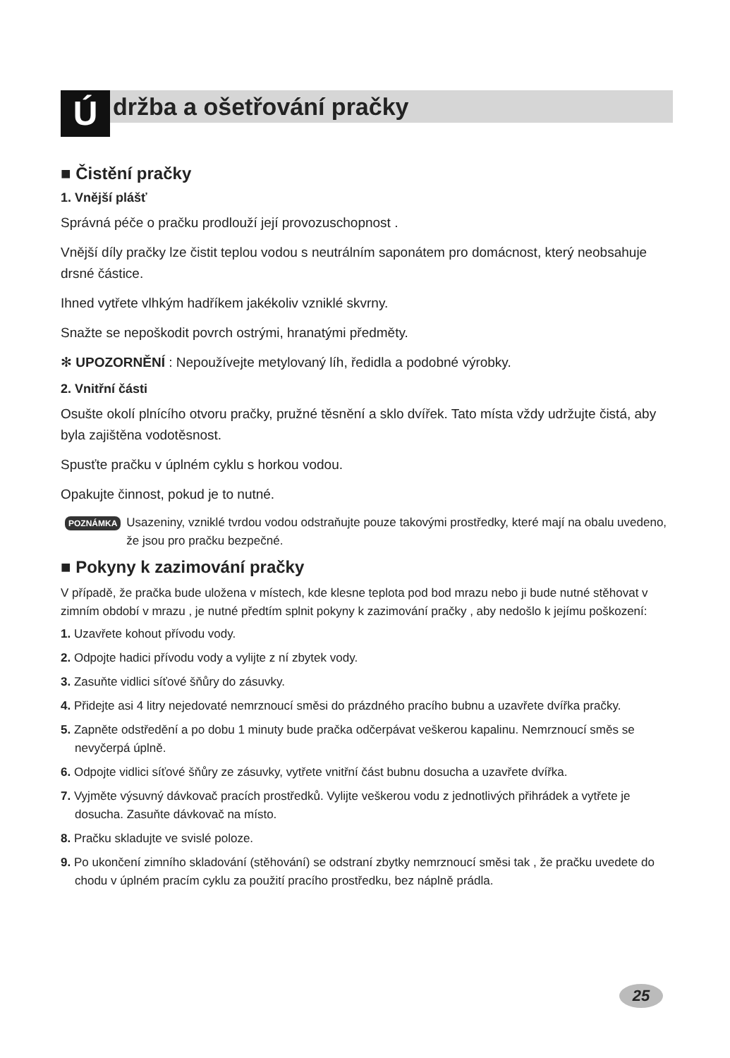Ú
držba a ošetřování pračky
■ Čistění pračky
1. Vnější plášť
Správná péče o pračku prodlouží její provozuschopnost .
Vnější díly pračky lze čistit teplou vodou s neutrálním saponátem pro domácnost, který neobsahuje drsné částice.
Ihned vytřete vlhkým hadříkem jakékoliv vzniklé skvrny.
Snažte se nepoškodit povrch ostrými, hranatými předměty.
✻ UPOZORNĚNÍ : Nepoužívejte metylovaný líh, ředidla a podobné výrobky.
2. Vnitřní části
Osušte okolí plnícího otvoru pračky, pružné těsnění a sklo dvířek. Tato místa vždy udržujte čistá, aby byla zajištěna vodotěsnost.
Spusťte pračku v úplném cyklu s horkou vodou.
Opakujte činnost, pokud je to nutné.
POZNÁMKA Usazeniny, vzniklé tvrdou vodou odstraňujte pouze takovými prostředky, které mají na obalu uvedeno, že jsou pro pračku bezpečné.
■ Pokyny k zazimování pračky
V případě, že pračka bude uložena v místech, kde klesne teplota pod bod mrazu nebo ji bude nutné stěhovat v zimním období v mrazu , je nutné předtím splnit pokyny k zazimování pračky , aby nedošlo k jejímu poškození:
1. Uzavřete kohout přívodu vody.
2. Odpojte hadici přívodu vody a vylijte z ní zbytek vody.
3. Zasuňte vidlici síťové šňůry do zásuvky.
4. Přidejte asi 4 litry nejedovaté nemrznoucí směsi do prázdného pracího bubnu a uzavřete dvířka pračky.
5. Zapněte odstředění a po dobu 1 minuty bude pračka odčerpávat veškerou kapalinu. Nemrznoucí směs se nevyčerpá úplně.
6. Odpojte vidlici síťové šňůry ze zásuvky, vytřete vnitřní část bubnu dosucha a uzavřete dvířka.
7. Vyjměte výsuvný dávkovač pracích prostředků. Vylijte veškerou vodu z jednotlivých přihrádek a vytřete je dosucha. Zasuňte dávkovač na místo.
8. Pračku skladujte ve svislé poloze.
9. Po ukončení zimního skladování (stěhování) se odstraní zbytky nemrznoucí směsi tak , že pračku uvedete do chodu v úplném pracím cyklu za použití pracího prostředku, bez náplně prádla.
25